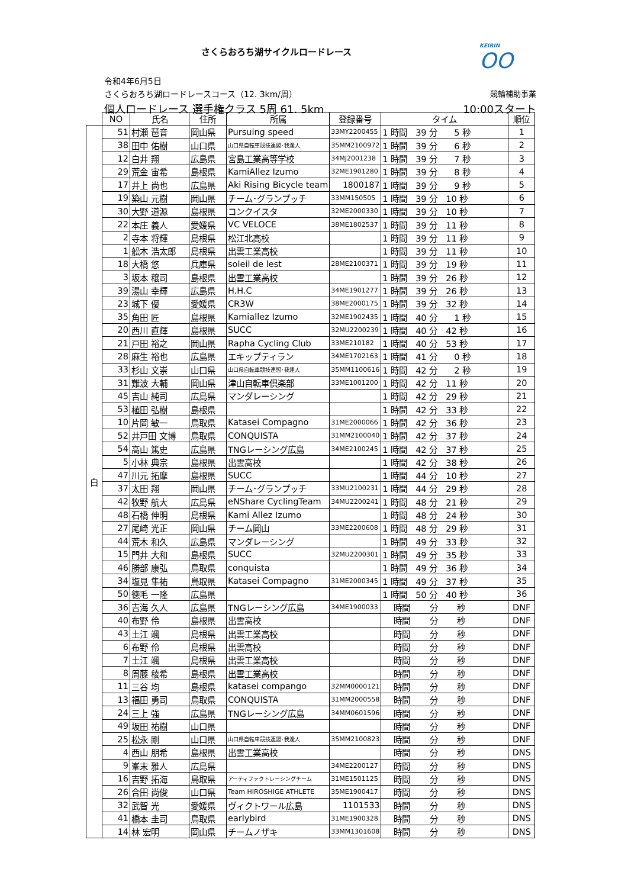さくらおろち湖サイクルロードレース
KEIRIN
OO
令和4年6月5日
さくらおろち湖ロードレースコース（12. 3km/周） 競輪補助事業
個人ロードレース 選手権クラス 5周 61. 5km 10:00スタート
| | NO | 氏名 | 住所 | 所属 | 登録番号 | タイム | 順位 |
| --- | --- | --- | --- | --- | --- | --- | --- |
| 白 | 51 | 村瀬 琶音 | 岡山県 | Pursuing speed | 33MY2200455 | 1 時間 39 分 5 秒 | 1 |
| | 38 | 田中 佑樹 | 山口県 | 山口県自転車競技連盟･我逢人 | 35MM2100972 | 1 時間 39 分 6 秒 | 2 |
| | 12 | 白井 翔 | 広島県 | 宮島工業高等学校 | 34MJ2001238 | 1 時間 39 分 7 秒 | 3 |
| | 29 | 荒金 宙希 | 島根県 | KamiAllez Izumo | 32ME1901280 | 1 時間 39 分 8 秒 | 4 |
| | 17 | 井上 尚也 | 広島県 | Aki Rising Bicycle team | 1800187 | 1 時間 39 分 9 秒 | 5 |
| | 19 | 築山 元樹 | 岡山県 | チーム･グランプッチ | 33MM150505 | 1 時間 39 分 10 秒 | 6 |
| | 30 | 大野 道源 | 島根県 | コンクイスタ | 32ME2000330 | 1 時間 39 分 10 秒 | 7 |
| | 22 | 本庄 義人 | 愛媛県 | VC VELOCE | 38ME1802537 | 1 時間 39 分 11 秒 | 8 |
| | 2 | 寺本 将輝 | 島根県 | 松江北高校 | | 1 時間 39 分 11 秒 | 9 |
| | 1 | 舩木 浩太郎 | 島根県 | 出雲工業高校 | | 1 時間 39 分 11 秒 | 10 |
| | 18 | 大橋 悠 | 兵庫県 | soleil de lest | 28ME2100371 | 1 時間 39 分 19 秒 | 11 |
| | 3 | 坂本 穣司 | 島根県 | 出雲工業高校 | | 1 時間 39 分 26 秒 | 12 |
| | 39 | 湯山 幸輝 | 広島県 | H.H.C | 34ME1901277 | 1 時間 39 分 26 秒 | 13 |
| | 23 | 城下 優 | 愛媛県 | CR3W | 38ME2000175 | 1 時間 39 分 32 秒 | 14 |
| | 35 | 角田 匠 | 島根県 | Kamiallez Izumo | 32ME1902435 | 1 時間 40 分 1 秒 | 15 |
| | 20 | 西川 直輝 | 島根県 | SUCC | 32MU2200239 | 1 時間 40 分 42 秒 | 16 |
| | 21 | 戸田 裕之 | 岡山県 | Rapha Cycling Club | 33ME210182 | 1 時間 40 分 53 秒 | 17 |
| | 28 | 麻生 裕也 | 広島県 | エキップティラン | 34ME1702163 | 1 時間 41 分 0 秒 | 18 |
| | 33 | 杉山 文崇 | 山口県 | 山口県自転車競技連盟･我逢人 | 35MM1100616 | 1 時間 42 分 2 秒 | 19 |
| | 31 | 難波 大輔 | 岡山県 | 津山自転車倶楽部 | 33ME1001200 | 1 時間 42 分 11 秒 | 20 |
| | 45 | 吉山 純司 | 広島県 | マンダレーシング | | 1 時間 42 分 29 秒 | 21 |
| | 53 | 植田 弘樹 | 島根県 | | | 1 時間 42 分 33 秒 | 22 |
| | 10 | 片岡 敏一 | 鳥取県 | Katasei Compagno | 31ME2000066 | 1 時間 42 分 36 秒 | 23 |
| | 52 | 井戸田 文博 | 鳥取県 | CONQUISTA | 31MM2100040 | 1 時間 42 分 37 秒 | 24 |
| | 54 | 高山 篤史 | 広島県 | TNGレーシング広島 | 34ME2100245 | 1 時間 42 分 37 秒 | 25 |
| | 5 | 小林 典宗 | 島根県 | 出雲高校 | | 1 時間 42 分 38 秒 | 26 |
| | 47 | 川元 拓摩 | 島根県 | SUCC | | 1 時間 44 分 10 秒 | 27 |
| | 37 | 太田 翔 | 岡山県 | チーム･グランプッチ | 33MU2100231 | 1 時間 44 分 29 秒 | 28 |
| | 42 | 牧野 航大 | 広島県 | eNShare CyclingTeam | 34MU2200241 | 1 時間 48 分 21 秒 | 29 |
| | 48 | 石橋 伸明 | 島根県 | Kami Allez Izumo | | 1 時間 48 分 24 秒 | 30 |
| | 27 | 尾崎 光正 | 岡山県 | チーム岡山 | 33ME2200608 | 1 時間 48 分 29 秒 | 31 |
| | 44 | 荒木 和久 | 広島県 | マンダレーシング | | 1 時間 49 分 33 秒 | 32 |
| | 15 | 門井 大和 | 島根県 | SUCC | 32MU2200301 | 1 時間 49 分 35 秒 | 33 |
| | 46 | 勝部 康弘 | 鳥取県 | conquista | | 1 時間 49 分 36 秒 | 34 |
| | 34 | 塩見 隼祐 | 鳥取県 | Katasei Compagno | 31ME2000345 | 1 時間 49 分 37 秒 | 35 |
| | 50 | 徳毛 一隆 | 広島県 | | | 1 時間 50 分 40 秒 | 36 |
| | 36 | 吉海 久人 | 広島県 | TNGレーシング広島 | 34ME1900033 | 時間 分 秒 | DNF |
| | 40 | 布野 伶 | 島根県 | 出雲高校 | | 時間 分 秒 | DNF |
| | 43 | 土江 颯 | 島根県 | 出雲工業高校 | | 時間 分 秒 | DNF |
| | 6 | 布野 伶 | 島根県 | 出雲高校 | | 時間 分 秒 | DNF |
| | 7 | 土江 颯 | 島根県 | 出雲工業高校 | | 時間 分 秒 | DNF |
| | 8 | 周藤 稜希 | 島根県 | 出雲工業高校 | | 時間 分 秒 | DNF |
| | 11 | 三谷 均 | 島根県 | katasei compango | 32MM0000121 | 時間 分 秒 | DNF |
| | 13 | 福田 勇司 | 鳥取県 | CONQUISTA | 31MM2000558 | 時間 分 秒 | DNF |
| | 24 | 三上 強 | 広島県 | TNGレーシング広島 | 34MM0601596 | 時間 分 秒 | DNF |
| | 49 | 坂田 祐樹 | 山口県 | | | 時間 分 秒 | DNF |
| | 25 | 松永 剛 | 山口県 | 山口県自転車競技連盟･我逢人 | 35MM2100823 | 時間 分 秒 | DNF |
| | 4 | 西山 朋希 | 島根県 | 出雲工業高校 | | 時間 分 秒 | DNS |
| | 9 | 峯末 雅人 | 広島県 | | 34ME2200127 | 時間 分 秒 | DNS |
| | 16 | 吉野 拓海 | 鳥取県 | アーティファクトレーシングチーム | 31ME1501125 | 時間 分 秒 | DNS |
| | 26 | 合田 尚俊 | 山口県 | Team HIROSHIGE ATHLETE | 35ME1900417 | 時間 分 秒 | DNS |
| | 32 | 武智 光 | 愛媛県 | ヴィクトワール広島 | 1101533 | 時間 分 秒 | DNS |
| | 41 | 橋本 圭司 | 鳥取県 | earlybird | 31ME1900328 | 時間 分 秒 | DNS |
| | 14 | 林 宏明 | 岡山県 | チームノザキ | 33MM1301608 | 時間 分 秒 | DNS |